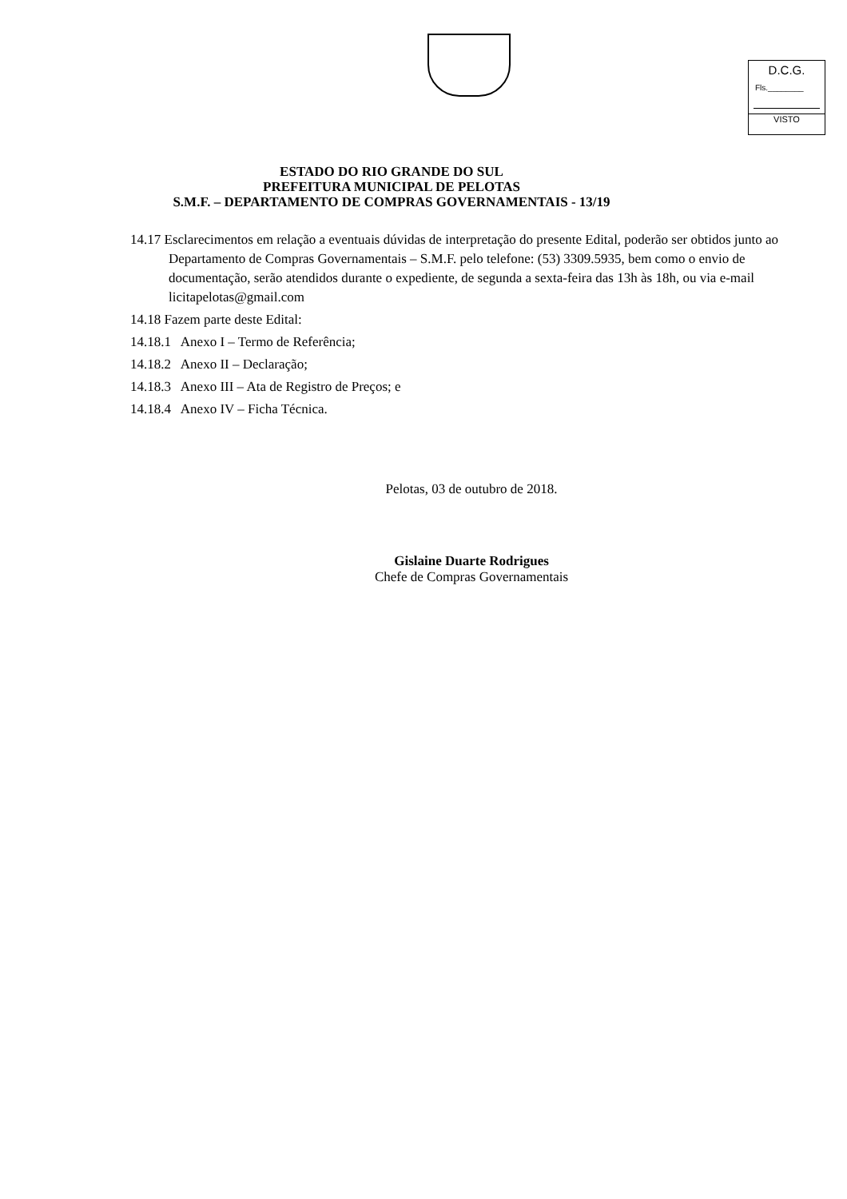D.C.G.
Fls.________
VISTO
ESTADO DO RIO GRANDE DO SUL
PREFEITURA MUNICIPAL DE PELOTAS
S.M.F. – DEPARTAMENTO DE COMPRAS GOVERNAMENTAIS - 13/19
14.17 Esclarecimentos em relação a eventuais dúvidas de interpretação do presente Edital, poderão ser obtidos junto ao Departamento de Compras Governamentais – S.M.F. pelo telefone: (53) 3309.5935, bem como o envio de documentação, serão atendidos durante o expediente, de segunda a sexta-feira das 13h às 18h, ou via e-mail licitapelotas@gmail.com
14.18 Fazem parte deste Edital:
14.18.1 Anexo I – Termo de Referência;
14.18.2 Anexo II – Declaração;
14.18.3 Anexo III – Ata de Registro de Preços; e
14.18.4 Anexo IV – Ficha Técnica.
Pelotas, 03 de outubro de 2018.
Gislaine Duarte Rodrigues
Chefe de Compras Governamentais